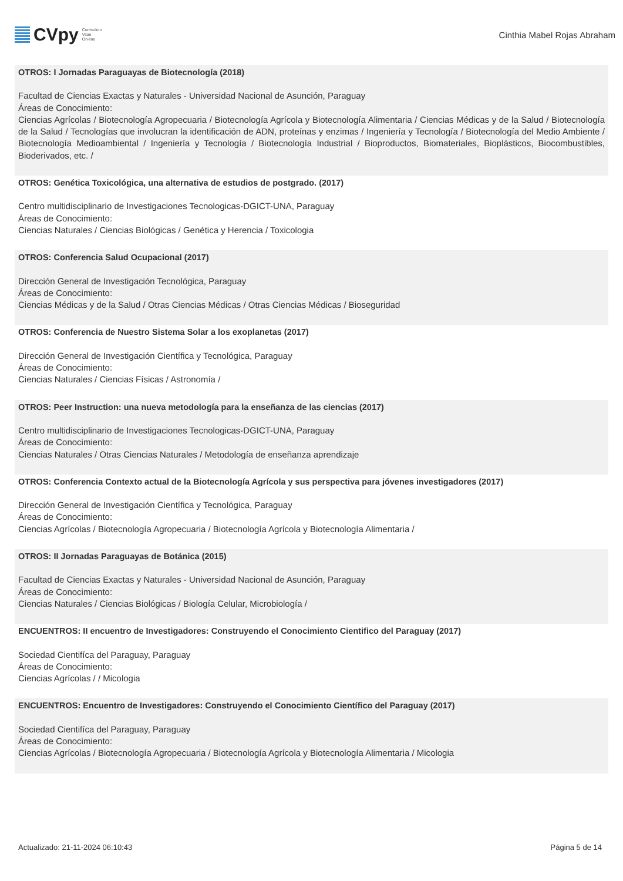CVpy Curriculum
Vitae
On-line
Cinthia Mabel Rojas Abraham
OTROS: I Jornadas Paraguayas de Biotecnología (2018)
Facultad de Ciencias Exactas y Naturales - Universidad Nacional de Asunción, Paraguay
Áreas de Conocimiento:
Ciencias Agrícolas / Biotecnología Agropecuaria / Biotecnología Agrícola y Biotecnología Alimentaria / Ciencias Médicas y de la Salud / Biotecnología de la Salud / Tecnologías que involucran la identificación de ADN, proteínas y enzimas / Ingeniería y Tecnología / Biotecnología del Medio Ambiente / Biotecnología Medioambiental / Ingeniería y Tecnología / Biotecnología Industrial / Bioproductos, Biomateriales, Bioplásticos, Biocombustibles, Bioderivados, etc. /
OTROS: Genética Toxicológica, una alternativa de estudios de postgrado. (2017)
Centro multidisciplinario de Investigaciones Tecnologicas-DGICT-UNA, Paraguay
Áreas de Conocimiento:
Ciencias Naturales / Ciencias Biológicas / Genética y Herencia / Toxicologia
OTROS: Conferencia Salud Ocupacional (2017)
Dirección General de Investigación Tecnológica, Paraguay
Áreas de Conocimiento:
Ciencias Médicas y de la Salud / Otras Ciencias Médicas / Otras Ciencias Médicas / Bioseguridad
OTROS: Conferencia de Nuestro Sistema Solar a los exoplanetas (2017)
Dirección General de Investigación Científica y Tecnológica, Paraguay
Áreas de Conocimiento:
Ciencias Naturales / Ciencias Físicas / Astronomía /
OTROS: Peer Instruction: una nueva metodología para la enseñanza de las ciencias (2017)
Centro multidisciplinario de Investigaciones Tecnologicas-DGICT-UNA, Paraguay
Áreas de Conocimiento:
Ciencias Naturales / Otras Ciencias Naturales / Metodología de enseñanza aprendizaje
OTROS: Conferencia Contexto actual de la Biotecnología Agrícola y sus perspectiva para jóvenes investigadores (2017)
Dirección General de Investigación Científica y Tecnológica, Paraguay
Áreas de Conocimiento:
Ciencias Agrícolas / Biotecnología Agropecuaria / Biotecnología Agrícola y Biotecnología Alimentaria /
OTROS: II Jornadas Paraguayas de Botánica (2015)
Facultad de Ciencias Exactas y Naturales - Universidad Nacional de Asunción, Paraguay
Áreas de Conocimiento:
Ciencias Naturales / Ciencias Biológicas / Biología Celular, Microbiología /
ENCUENTROS: II encuentro de Investigadores: Construyendo el Conocimiento Cientifico del Paraguay (2017)
Sociedad Cientifíca del Paraguay, Paraguay
Áreas de Conocimiento:
Ciencias Agrícolas / / Micologia
ENCUENTROS: Encuentro de Investigadores: Construyendo el Conocimiento Científico del Paraguay (2017)
Sociedad Cientifíca del Paraguay, Paraguay
Áreas de Conocimiento:
Ciencias Agrícolas / Biotecnología Agropecuaria / Biotecnología Agrícola y Biotecnología Alimentaria / Micologia
Actualizado: 21-11-2024 06:10:43 Página 5 de 14